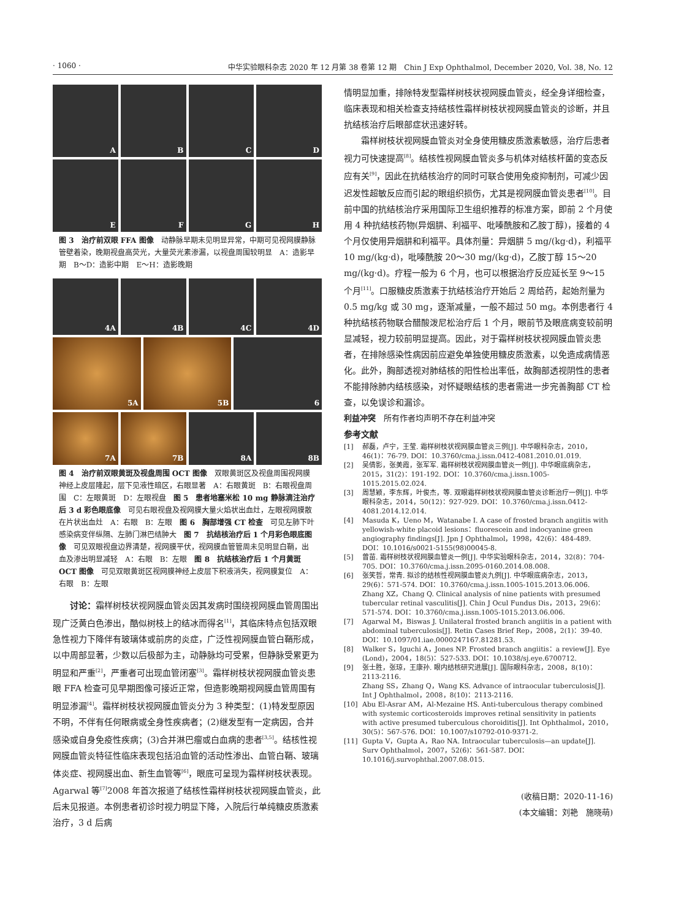· 1060 · 中华实验眼科杂志 2020 年 12 月第 38 卷第 12 期　Chin J Exp Ophthalmol, December 2020, Vol. 38, No. 12
A
B
C
D
E
F
G
H
图 3　治疗前双眼 FFA 图像　动静脉早期未见明显异常，中期可见视网膜静脉管壁着染，晚期视盘高荧光，大量荧光素渗漏，以视盘周围较明显　A：造影早期　B～D：造影中期　E～H：造影晚期
4A
4B
4C
4D
5A
5B
6
7A
7B
8A
8B
图 4　治疗前双眼黄斑及视盘周围 OCT 图像　双眼黄斑区及视盘周围视网膜神经上皮层隆起，层下见液性暗区，右眼显著　A：右眼黄斑　B：右眼视盘周围　C：左眼黄斑　D：左眼视盘　图 5　患者地塞米松 10 mg 静脉滴注治疗后 3 d 彩色眼底像　可见右眼视盘及视网膜大量火焰状出血灶，左眼视网膜散在片状出血灶　A：右眼　B：左眼　图 6　胸部增强 CT 检查　可见左肺下叶感染病变伴纵隔、左肺门淋巴结肿大　图 7　抗结核治疗后 1 个月彩色眼底图像　可见双眼视盘边界清楚，视网膜平伏，视网膜血管管周未见明显白鞘，出血及渗出明显减轻　A：右眼　B：左眼　图 8　抗结核治疗后 1 个月黄斑 OCT 图像　可见双眼黄斑区视网膜神经上皮层下积液消失，视网膜复位　A：右眼　B：左眼
讨论：霜样树枝状视网膜血管炎因其发病时围绕视网膜血管周围出现广泛黄白色渗出，酷似树枝上的结冰而得名<sup>[1]</sup>，其临床特点包括双眼急性视力下降伴有玻璃体或前房的炎症，广泛性视网膜血管白鞘形成，以中周部显著，少数以后极部为主，动静脉均可受累，但静脉受累更为明显和严重<sup>[2]</sup>，严重者可出现血管闭塞<sup>[3]</sup>。霜样树枝状视网膜血管炎患眼 FFA 检查可见早期图像可接近正常，但造影晚期视网膜血管周围有明显渗漏<sup>[4]</sup>。霜样树枝状视网膜血管炎分为 3 种类型：(1)特发型原因不明，不伴有任何眼病或全身性疾病者；(2)继发型有一定病因，合并感染或自身免疫性疾病；(3)合并淋巴瘤或白血病的患者<sup>[3,5]</sup>。结核性视网膜血管炎特征性临床表现包括沿血管的活动性渗出、血管白鞘、玻璃体炎症、视网膜出血、新生血管等<sup>[6]</sup>，眼底可呈现为霜样树枝状表现。Agarwal 等<sup>[7]</sup>2008 年首次报道了结核性霜样树枝状视网膜血管炎，此后未见报道。本例患者初诊时视力明显下降，入院后行单纯糖皮质激素治疗，3 d 后病
情明显加重，排除特发型霜样树枝状视网膜血管炎，经全身详细检查，临床表现和相关检查支持结核性霜样树枝状视网膜血管炎的诊断，并且抗结核治疗后眼部症状迅速好转。
霜样树枝状视网膜血管炎对全身使用糖皮质激素敏感，治疗后患者视力可快速提高<sup>[8]</sup>。结核性视网膜血管炎多与机体对结核杆菌的变态反应有关<sup>[9]</sup>，因此在抗结核治疗的同时可联合使用免疫抑制剂，可减少因迟发性超敏反应而引起的眼组织损伤，尤其是视网膜血管炎患者<sup>[10]</sup>。目前中国的抗结核治疗采用国际卫生组织推荐的标准方案，即前 2 个月使用 4 种抗结核药物(异烟肼、利福平、吡嗪酰胺和乙胺丁醇)，接着的 4 个月仅使用异烟肼和利福平。具体剂量：异烟肼 5 mg/(kg·d)，利福平 10 mg/(kg·d)，吡嗪酰胺 20～30 mg/(kg·d)，乙胺丁醇 15～20 mg/(kg·d)。疗程一般为 6 个月，也可以根据治疗反应延长至 9～15 个月<sup>[11]</sup>。口服糖皮质激素于抗结核治疗开始后 2 周给药，起始剂量为 0.5 mg/kg 或 30 mg，逐渐减量，一般不超过 50 mg。本例患者行 4 种抗结核药物联合醋酸泼尼松治疗后 1 个月，眼前节及眼底病变较前明显减轻，视力较前明显提高。因此，对于霜样树枝状视网膜血管炎患者，在排除感染性病因前应避免单独使用糖皮质激素，以免造成病情恶化。此外，胸部透视对肺结核的阳性检出率低，故胸部透视阴性的患者不能排除肺内结核感染，对怀疑眼结核的患者需进一步完善胸部 CT 检查，以免误诊和漏诊。
利益冲突　所有作者均声明不存在利益冲突
参考文献
[1] 郝磊，卢宁，王莹. 霜样树枝状视网膜血管炎三例[J]. 中华眼科杂志，2010，46(1)：76-79. DOI：10.3760/cma.j.issn.0412-4081.2010.01.019.
[2] 吴倩影，张美霞，张军军. 霜样树枝状视网膜血管炎一例[J]. 中华眼底病杂志，2015，31(2)：191-192. DOI：10.3760/cma.j.issn.1005-1015.2015.02.024.
[3] 周慧颖，李东辉，叶俊杰，等. 双眼霜样树枝状视网膜血管炎诊断治疗一例[J]. 中华眼科杂志，2014，50(12)：927-929. DOI：10.3760/cma.j.issn.0412-4081.2014.12.014.
[4] Masuda K，Ueno M，Watanabe I. A case of frosted branch angiitis with yellowish-white placoid lesions：fluorescein and indocyanine green angiography findings[J]. Jpn J Ophthalmol，1998，42(6)：484-489. DOI：10.1016/s0021-5155(98)00045-8.
[5] 曾苗. 霜样树枝状视网膜血管炎一例[J]. 中华实验眼科杂志，2014，32(8)：704-705. DOI：10.3760/cma.j.issn.2095-0160.2014.08.008.
[6] 张笑哲，常青. 拟诊的结核性视网膜血管炎九例[J]. 中华眼底病杂志，2013，29(6)：571-574. DOI：10.3760/cma.j.issn.1005-1015.2013.06.006.
Zhang XZ，Chang Q. Clinical analysis of nine patients with presumed tubercular retinal vasculitis[J]. Chin J Ocul Fundus Dis，2013，29(6)：571-574. DOI：10.3760/cma.j.issn.1005-1015.2013.06.006.
[7] Agarwal M，Biswas J. Unilateral frosted branch angiitis in a patient with abdominal tuberculosis[J]. Retin Cases Brief Rep，2008，2(1)：39-40. DOI：10.1097/01.iae.0000247167.81281.53.
[8] Walker S，Iguchi A，Jones NP. Frosted branch angiitis：a review[J]. Eye (Lond)，2004，18(5)：527-533. DOI：10.1038/sj.eye.6700712.
[9] 张士胜，张琼，王康孙. 眼内结核研究进展[J]. 国际眼科杂志，2008，8(10)：2113-2116.
Zhang SS，Zhang Q，Wang KS. Advance of intraocular tuberculosis[J]. Int J Ophthalmol，2008，8(10)：2113-2116.
[10] Abu El-Asrar AM，Al-Mezaine HS. Anti-tuberculous therapy combined with systemic corticosteroids improves retinal sensitivity in patients with active presumed tuberculous choroiditis[J]. Int Ophthalmol，2010，30(5)：567-576. DOI：10.1007/s10792-010-9371-2.
[11] Gupta V，Gupta A，Rao NA. Intraocular tuberculosis—an update[J]. Surv Ophthalmol，2007，52(6)：561-587. DOI：10.1016/j.survophthal.2007.08.015.
(收稿日期：2020-11-16)
(本文编辑：刘艳　施晓萌)